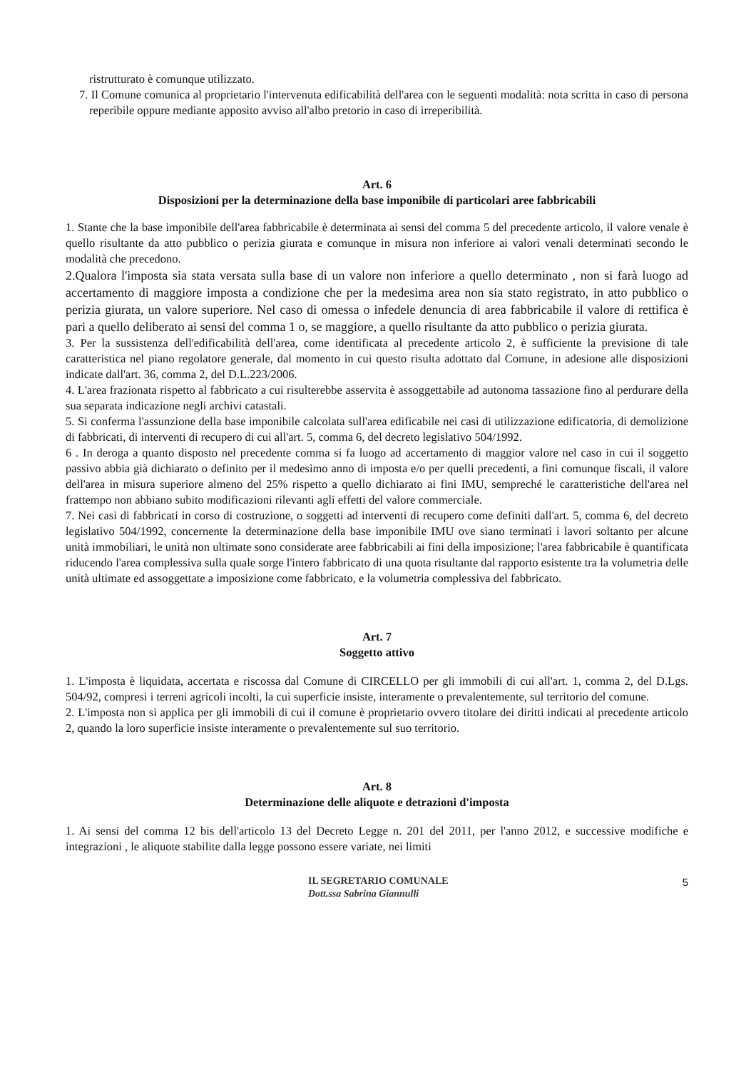ristrutturato è comunque utilizzato.
7. Il Comune comunica al proprietario l'intervenuta edificabilità dell'area con le seguenti modalità: nota scritta in caso di persona reperibile oppure mediante apposito avviso all'albo pretorio in caso di irreperibilità.
Art. 6
Disposizioni per la determinazione della base imponibile di particolari aree fabbricabili
1. Stante che la base imponibile dell'area fabbricabile è determinata ai sensi del comma 5 del precedente articolo, il valore venale è quello risultante da atto pubblico o perizia giurata e comunque in misura non inferiore ai valori venali determinati secondo le modalità che precedono.
2.Qualora l'imposta sia stata versata sulla base di un valore non inferiore a quello determinato , non si farà luogo ad accertamento di maggiore imposta a condizione che per la medesima area non sia stato registrato, in atto pubblico o perizia giurata, un valore superiore. Nel caso di omessa o infedele denuncia di area fabbricabile il valore di rettifica è pari a quello deliberato ai sensi del comma 1 o, se maggiore, a quello risultante da atto pubblico o perizia giurata.
3. Per la sussistenza dell'edificabilità dell'area, come identificata al precedente articolo 2, è sufficiente la previsione di tale caratteristica nel piano regolatore generale, dal momento in cui questo risulta adottato dal Comune, in adesione alle disposizioni indicate dall'art. 36, comma 2, del D.L.223/2006.
4. L'area frazionata rispetto al fabbricato a cui risulterebbe asservita è assoggettabile ad autonoma tassazione fino al perdurare della sua separata indicazione negli archivi catastali.
5. Si conferma l'assunzione della base imponibile calcolata sull'area edificabile nei casi di utilizzazione edificatoria, di demolizione di fabbricati, di interventi di recupero di cui all'art. 5, comma 6, del decreto legislativo 504/1992.
6 . In deroga a quanto disposto nel precedente comma si fa luogo ad accertamento di maggior valore nel caso in cui il soggetto passivo abbia già dichiarato o definito per il medesimo anno di imposta e/o per quelli precedenti, a fini comunque fiscali, il valore dell'area in misura superiore almeno del 25% rispetto a quello dichiarato ai fini IMU, sempreché le caratteristiche dell'area nel frattempo non abbiano subito modificazioni rilevanti agli effetti del valore commerciale.
7. Nei casi di fabbricati in corso di costruzione, o soggetti ad interventi di recupero come definiti dall'art. 5, comma 6, del decreto legislativo 504/1992, concernente la determinazione della base imponibile IMU ove siano terminati i lavori soltanto per alcune unità immobiliari, le unità non ultimate sono considerate aree fabbricabili ai fini della imposizione; l'area fabbricabile è quantificata riducendo l'area complessiva sulla quale sorge l'intero fabbricato di una quota risultante dal rapporto esistente tra la volumetria delle unità ultimate ed assoggettate a imposizione come fabbricato, e la volumetria complessiva del fabbricato.
Art. 7
Soggetto attivo
1. L'imposta è liquidata, accertata e riscossa dal Comune di CIRCELLO per gli immobili di cui all'art. 1, comma 2, del D.Lgs. 504/92, compresi i terreni agricoli incolti, la cui superficie insiste, interamente o prevalentemente, sul territorio del comune.
2. L'imposta non si applica per gli immobili di cui il comune è proprietario ovvero titolare dei diritti indicati al precedente articolo 2, quando la loro superficie insiste interamente o prevalentemente sul suo territorio.
Art. 8
Determinazione delle aliquote e detrazioni d'imposta
1. Ai sensi del comma 12 bis dell'articolo 13 del Decreto Legge n. 201 del 2011, per l'anno 2012, e successive modifiche e integrazioni , le aliquote stabilite dalla legge possono essere variate, nei limiti
IL SEGRETARIO COMUNALE
Dott.ssa Sabrina Giannulli
5